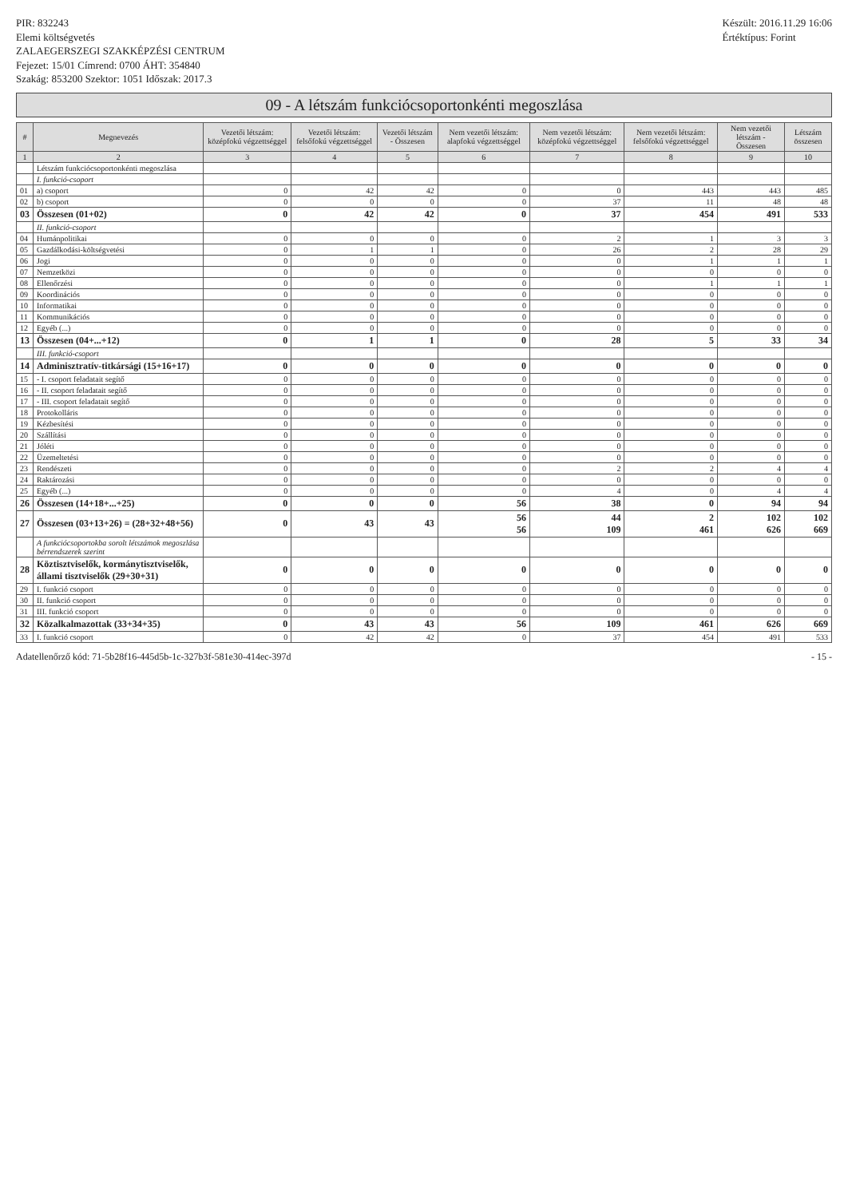PIR: 832243
Elemi költségvetés
ZALAEGERSZEGI SZAKKÉPZÉSI CENTRUM
Fejezet: 15/01 Címrend: 0700 ÁHT: 354840
Szakág: 853200 Szektor: 1051 Időszak: 2017.3
Készült: 2016.11.29 16:06
Értéktípus: Forint
09 - A létszám funkciócsoportonkénti megoszlása
| # | Megnevezés | Vezetői létszám: középfokú végzettséggel | Vezetői létszám: felsőfokú végzettséggel | Vezetői létszám - Összesen | Nem vezetői létszám: alapfokú végzettséggel | Nem vezetői létszám: középfokú végzettséggel | Nem vezetői létszám: felsőfokú végzettséggel | Nem vezetői létszám - Összesen | Létszám összesen |
| --- | --- | --- | --- | --- | --- | --- | --- | --- | --- |
| 1 | 2 | 3 | 4 | 5 | 6 | 7 | 8 | 9 | 10 |
| | Létszám funkciócsoportonkénti megoszlása | | | | | | | | |
| | I. funkció-csoport | | | | | | | | |
| 01 | a) csoport | 0 | 42 | 42 | 0 | 0 | 443 | 443 | 485 |
| 02 | b) csoport | 0 | 0 | 0 | 0 | 37 | 11 | 48 | 48 |
| 03 | Összesen (01+02) | 0 | 42 | 42 | 0 | 37 | 454 | 491 | 533 |
| | II. funkció-csoport | | | | | | | | |
| 04 | Humánpolitikai | 0 | 0 | 0 | 0 | 2 | 1 | 3 | 3 |
| 05 | Gazdálkodási-költségvetési | 0 | 1 | 1 | 0 | 26 | 2 | 28 | 29 |
| 06 | Jogi | 0 | 0 | 0 | 0 | 0 | 1 | 1 | 1 |
| 07 | Nemzetközi | 0 | 0 | 0 | 0 | 0 | 0 | 0 | 0 |
| 08 | Ellenőrzési | 0 | 0 | 0 | 0 | 0 | 1 | 1 | 1 |
| 09 | Koordinációs | 0 | 0 | 0 | 0 | 0 | 0 | 0 | 0 |
| 10 | Informatikai | 0 | 0 | 0 | 0 | 0 | 0 | 0 | 0 |
| 11 | Kommunikációs | 0 | 0 | 0 | 0 | 0 | 0 | 0 | 0 |
| 12 | Egyéb (...) | 0 | 0 | 0 | 0 | 0 | 0 | 0 | 0 |
| 13 | Összesen (04+...+12) | 0 | 1 | 1 | 0 | 28 | 5 | 33 | 34 |
| | III. funkció-csoport | | | | | | | | |
| 14 | Adminisztratív-titkársági (15+16+17) | 0 | 0 | 0 | 0 | 0 | 0 | 0 | 0 |
| 15 | - I. csoport feladatait segítő | 0 | 0 | 0 | 0 | 0 | 0 | 0 | 0 |
| 16 | - II. csoport feladatait segítő | 0 | 0 | 0 | 0 | 0 | 0 | 0 | 0 |
| 17 | - III. csoport feladatait segítő | 0 | 0 | 0 | 0 | 0 | 0 | 0 | 0 |
| 18 | Protokolláris | 0 | 0 | 0 | 0 | 0 | 0 | 0 | 0 |
| 19 | Kézbesítési | 0 | 0 | 0 | 0 | 0 | 0 | 0 | 0 |
| 20 | Szállítási | 0 | 0 | 0 | 0 | 0 | 0 | 0 | 0 |
| 21 | Jóléti | 0 | 0 | 0 | 0 | 0 | 0 | 0 | 0 |
| 22 | Üzemeltetési | 0 | 0 | 0 | 0 | 0 | 0 | 0 | 0 |
| 23 | Rendészeti | 0 | 0 | 0 | 0 | 2 | 2 | 4 | 4 |
| 24 | Raktározási | 0 | 0 | 0 | 0 | 0 | 0 | 0 | 0 |
| 25 | Egyéb (...) | 0 | 0 | 0 | 0 | 4 | 0 | 4 | 4 |
| 26 | Összesen (14+18+...+25) | 0 | 0 | 0 | 56 | 38 | 0 | 94 | 94 |
| 27 | Összesen (03+13+26) = (28+32+48+56) | 0 | 43 | 43 | 56 56 | 44 109 | 2 461 | 102 626 | 102 669 |
| | A funkciócsoportokba sorolt létszámok megoszlása bérrendszerek szerint | | | | | | | | |
| 28 | Köztisztviselők, kormánytisztviselők, állami tisztviselők (29+30+31) | 0 | 0 | 0 | 0 | 0 | 0 | 0 | 0 |
| 29 | I. funkció csoport | 0 | 0 | 0 | 0 | 0 | 0 | 0 | 0 |
| 30 | II. funkció csoport | 0 | 0 | 0 | 0 | 0 | 0 | 0 | 0 |
| 31 | III. funkció csoport | 0 | 0 | 0 | 0 | 0 | 0 | 0 | 0 |
| 32 | Közalkalmazottak (33+34+35) | 0 | 43 | 43 | 56 | 109 | 461 | 626 | 669 |
| 33 | I. funkció csoport | 0 | 42 | 42 | 0 | 37 | 454 | 491 | 533 |
Adatellenőrző kód: 71-5b28f16-445d5b-1c-327b3f-581e30-414ec-397d
- 15 -